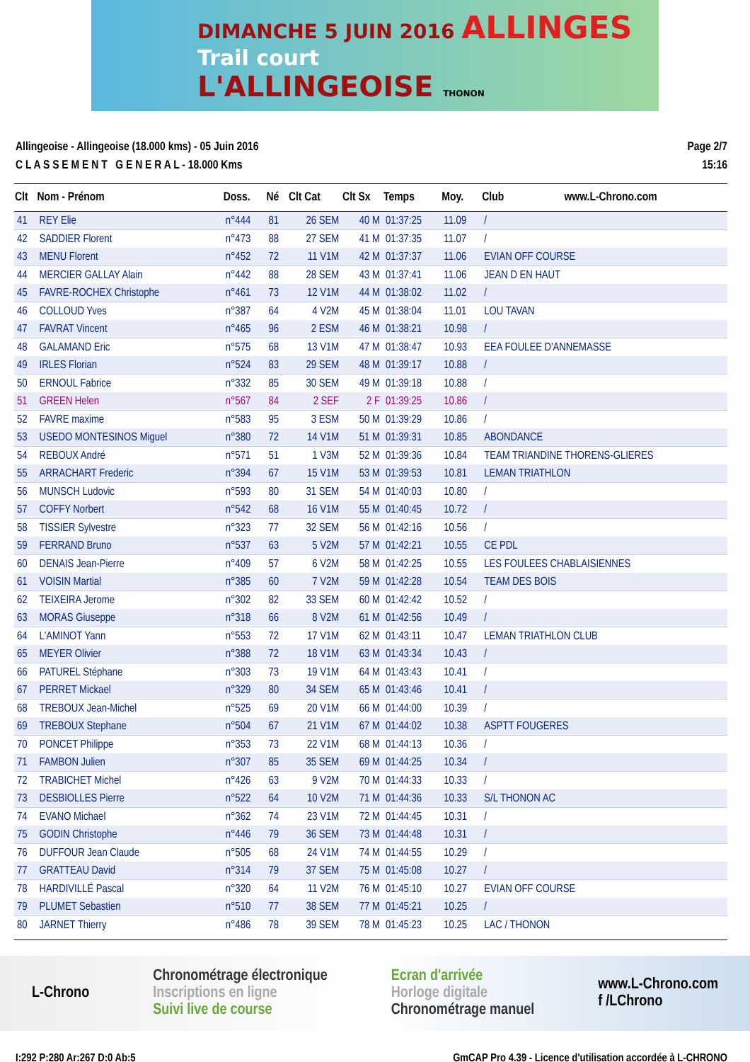DIMANCHE 5 JUIN 2016 ALLINGES
Trail court
L'ALLINGEOISE THONON
Allingeoise - Allingeoise (18.000 kms) - 05 Juin 2016
C L A S S E M E N T G E N E R A L - 18.000 Kms
Page 2/7
15:16
| Clt | Nom - Prénom | Doss. | Né | Clt Cat | Clt Sx | Temps | Moy. | Club www.L-Chrono.com |
| --- | --- | --- | --- | --- | --- | --- | --- | --- |
| 41 | REY Elie | n°444 | 81 | 26 SEM | 40 M | 01:37:25 | 11.09 | / |
| 42 | SADDIER Florent | n°473 | 88 | 27 SEM | 41 M | 01:37:35 | 11.07 | / |
| 43 | MENU Florent | n°452 | 72 | 11 V1M | 42 M | 01:37:37 | 11.06 | EVIAN OFF COURSE |
| 44 | MERCIER GALLAY Alain | n°442 | 88 | 28 SEM | 43 M | 01:37:41 | 11.06 | JEAN D EN HAUT |
| 45 | FAVRE-ROCHEX Christophe | n°461 | 73 | 12 V1M | 44 M | 01:38:02 | 11.02 | / |
| 46 | COLLOUD Yves | n°387 | 64 | 4 V2M | 45 M | 01:38:04 | 11.01 | LOU TAVAN |
| 47 | FAVRAT Vincent | n°465 | 96 | 2 ESM | 46 M | 01:38:21 | 10.98 | / |
| 48 | GALAMAND Eric | n°575 | 68 | 13 V1M | 47 M | 01:38:47 | 10.93 | EEA FOULEE D'ANNEMASSE |
| 49 | IRLES Florian | n°524 | 83 | 29 SEM | 48 M | 01:39:17 | 10.88 | / |
| 50 | ERNOUL Fabrice | n°332 | 85 | 30 SEM | 49 M | 01:39:18 | 10.88 | / |
| 51 | GREEN Helen | n°567 | 84 | 2 SEF | 2 F | 01:39:25 | 10.86 | / |
| 52 | FAVRE maxime | n°583 | 95 | 3 ESM | 50 M | 01:39:29 | 10.86 | / |
| 53 | USEDO MONTESINOS Miguel | n°380 | 72 | 14 V1M | 51 M | 01:39:31 | 10.85 | ABONDANCE |
| 54 | REBOUX André | n°571 | 51 | 1 V3M | 52 M | 01:39:36 | 10.84 | TEAM TRIANDINE THORENS-GLIERES |
| 55 | ARRACHART Frederic | n°394 | 67 | 15 V1M | 53 M | 01:39:53 | 10.81 | LEMAN TRIATHLON |
| 56 | MUNSCH Ludovic | n°593 | 80 | 31 SEM | 54 M | 01:40:03 | 10.80 | / |
| 57 | COFFY Norbert | n°542 | 68 | 16 V1M | 55 M | 01:40:45 | 10.72 | / |
| 58 | TISSIER Sylvestre | n°323 | 77 | 32 SEM | 56 M | 01:42:16 | 10.56 | / |
| 59 | FERRAND Bruno | n°537 | 63 | 5 V2M | 57 M | 01:42:21 | 10.55 | CE PDL |
| 60 | DENAIS Jean-Pierre | n°409 | 57 | 6 V2M | 58 M | 01:42:25 | 10.55 | LES FOULEES CHABLAISIENNES |
| 61 | VOISIN Martial | n°385 | 60 | 7 V2M | 59 M | 01:42:28 | 10.54 | TEAM DES BOIS |
| 62 | TEIXEIRA Jerome | n°302 | 82 | 33 SEM | 60 M | 01:42:42 | 10.52 | / |
| 63 | MORAS Giuseppe | n°318 | 66 | 8 V2M | 61 M | 01:42:56 | 10.49 | / |
| 64 | L'AMINOT Yann | n°553 | 72 | 17 V1M | 62 M | 01:43:11 | 10.47 | LEMAN TRIATHLON CLUB |
| 65 | MEYER Olivier | n°388 | 72 | 18 V1M | 63 M | 01:43:34 | 10.43 | / |
| 66 | PATUREL Stéphane | n°303 | 73 | 19 V1M | 64 M | 01:43:43 | 10.41 | / |
| 67 | PERRET Mickael | n°329 | 80 | 34 SEM | 65 M | 01:43:46 | 10.41 | / |
| 68 | TREBOUX Jean-Michel | n°525 | 69 | 20 V1M | 66 M | 01:44:00 | 10.39 | / |
| 69 | TREBOUX Stephane | n°504 | 67 | 21 V1M | 67 M | 01:44:02 | 10.38 | ASPTT FOUGERES |
| 70 | PONCET Philippe | n°353 | 73 | 22 V1M | 68 M | 01:44:13 | 10.36 | / |
| 71 | FAMBON Julien | n°307 | 85 | 35 SEM | 69 M | 01:44:25 | 10.34 | / |
| 72 | TRABICHET Michel | n°426 | 63 | 9 V2M | 70 M | 01:44:33 | 10.33 | / |
| 73 | DESBIOLLES Pierre | n°522 | 64 | 10 V2M | 71 M | 01:44:36 | 10.33 | S/L THONON AC |
| 74 | EVANO Michael | n°362 | 74 | 23 V1M | 72 M | 01:44:45 | 10.31 | / |
| 75 | GODIN Christophe | n°446 | 79 | 36 SEM | 73 M | 01:44:48 | 10.31 | / |
| 76 | DUFFOUR Jean Claude | n°505 | 68 | 24 V1M | 74 M | 01:44:55 | 10.29 | / |
| 77 | GRATTEAU David | n°314 | 79 | 37 SEM | 75 M | 01:45:08 | 10.27 | / |
| 78 | HARDIVILLÉ Pascal | n°320 | 64 | 11 V2M | 76 M | 01:45:10 | 10.27 | EVIAN OFF COURSE |
| 79 | PLUMET Sebastien | n°510 | 77 | 38 SEM | 77 M | 01:45:21 | 10.25 | / |
| 80 | JARNET Thierry | n°486 | 78 | 39 SEM | 78 M | 01:45:23 | 10.25 | LAC / THONON |
L-Chrono
Chronométrage électronique
Inscriptions en ligne
Suivi live de course
Ecran d'arrivée
Horloge digitale
Chronométrage manuel
www.L-Chrono.com
f /LChrono
I:292 P:280 Ar:267 D:0 Ab:5 GmCAP Pro 4.39 - Licence d'utilisation accordée à L-CHRONO